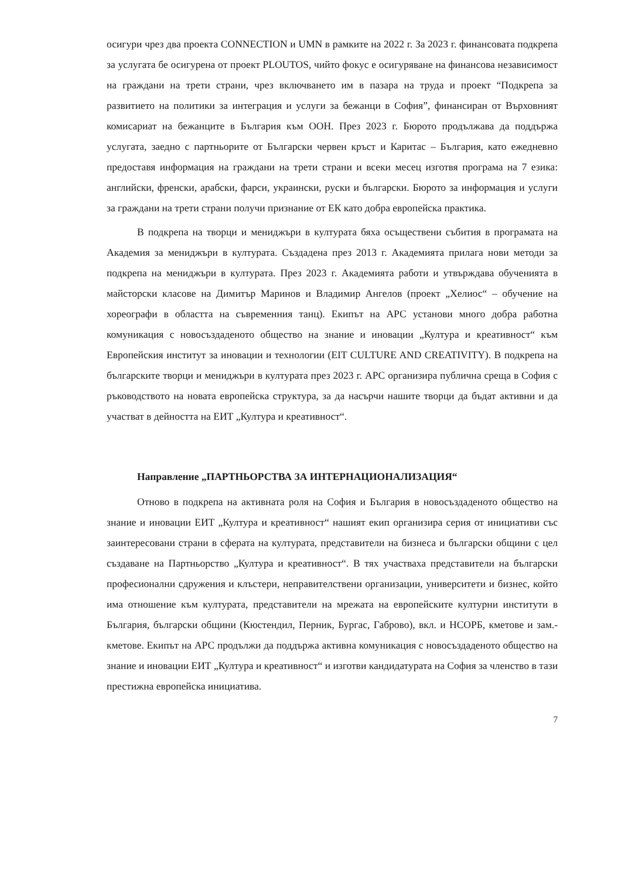осигури чрез два проекта CONNECTION и UMN в рамките на 2022 г. За 2023 г. финансовата подкрепа за услугата бе осигурена от проект PLOUTOS, чийто фокус е осигуряване на финансова независимост на граждани на трети страни, чрез включването им в пазара на труда и проект “Подкрепа за развитието на политики за интеграция и услуги за бежанци в София”, финансиран от Върховният комисариат на бежанците в България към ООН. През 2023 г. Бюрото продължава да поддържа услугата, заедно с партньорите от Български червен кръст и Каритас – България, като ежедневно предоставя информация на граждани на трети страни и всеки месец изготвя програма на 7 езика: английски, френски, арабски, фарси, украински, руски и български. Бюрото за информация и услуги за граждани на трети страни получи признание от ЕК като добра европейска практика.
В подкрепа на творци и мениджъри в културата бяха осъществени събития в програмата на Академия за мениджъри в културата. Създадена през 2013 г. Академията прилага нови методи за подкрепа на мениджъри в културата. През 2023 г. Академията работи и утвърждава обученията в майсторски класове на Димитър Маринов и Владимир Ангелов (проект „Хелиос“ – обучение на хореографи в областта на съвременния танц). Екипът на АРС установи много добра работна комуникация с новосъздаденото общество на знание и иновации „Култура и креативност“ към Европейския институт за иновации и технологии (EIT CULTURE AND CREATIVITY). В подкрепа на българските творци и мениджъри в културата през 2023 г. АРС организира публична среща в София с ръководството на новата европейска структура, за да насърчи нашите творци да бъдат активни и да участват в дейността на ЕИТ „Култура и креативност“.
Направление „ПАРТНЬОРСТВА ЗА ИНТЕРНАЦИОНАЛИЗАЦИЯ“
Отново в подкрепа на активната роля на София и България в новосъздаденото общество на знание и иновации ЕИТ „Култура и креативност“ нашият екип организира серия от инициативи със заинтересовани страни в сферата на културата, представители на бизнеса и български общини с цел създаване на Партньорство „Култура и креативност“. В тях участваха представители на български професионални сдружения и клъстери, неправителствени организации, университети и бизнес, който има отношение към културата, представители на мрежата на европейските културни институти в България, български общини (Кюстендил, Перник, Бургас, Габрово), вкл. и НСОРБ, кметове и зам.-кметове. Екипът на АРС продължи да поддържа активна комуникация с новосъздаденото общество на знание и иновации ЕИТ „Култура и креативност“ и изготви кандидатурата на София за членство в тази престижна европейска инициатива.
7